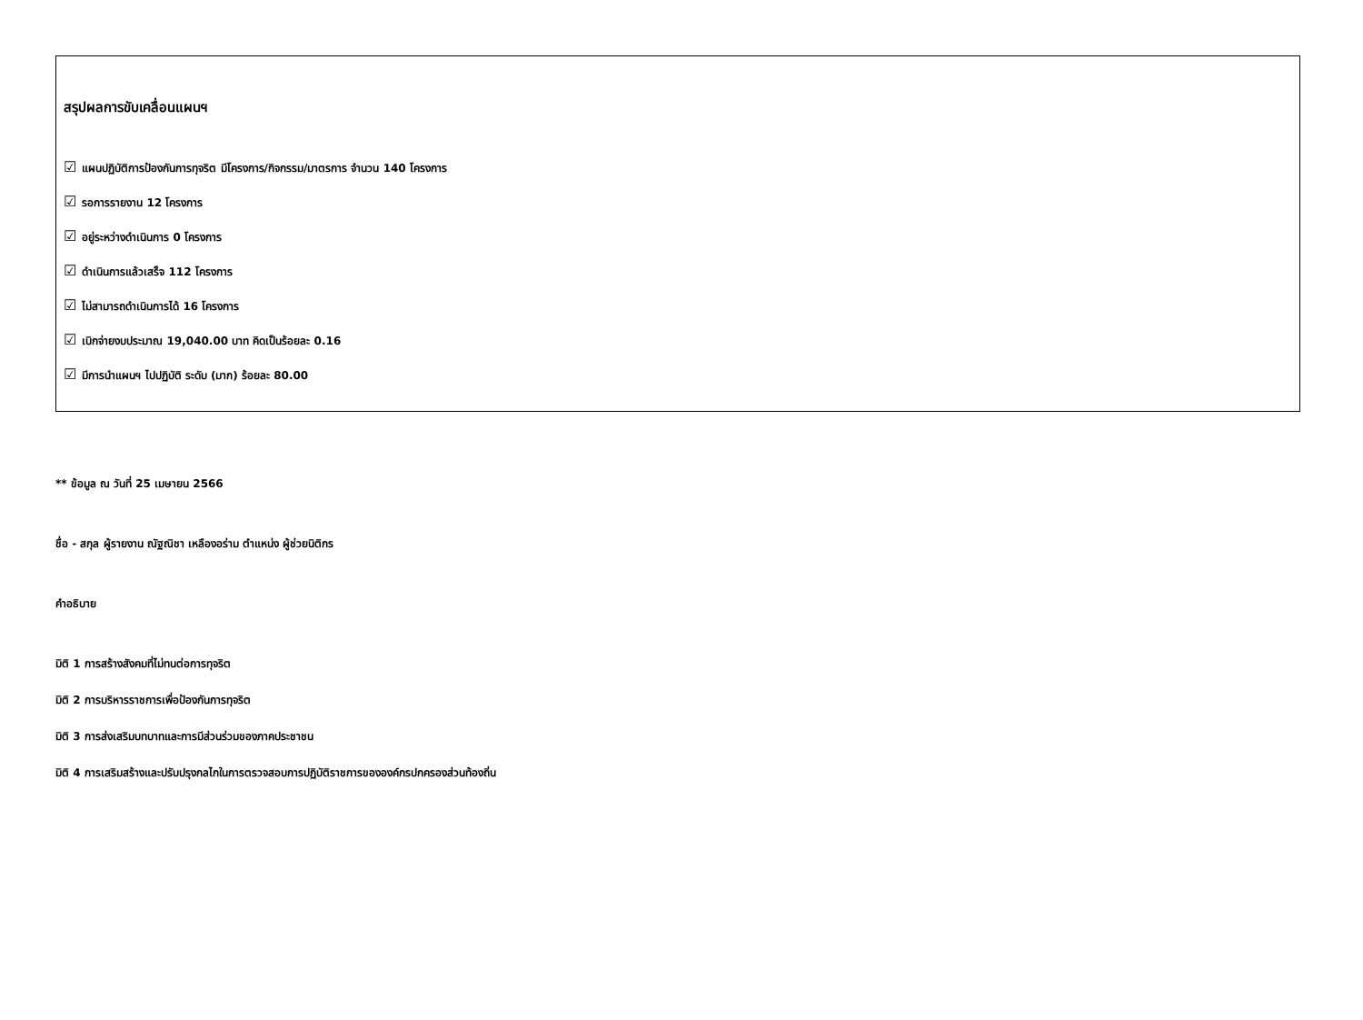สรุปผลการขับเคลื่อนแผนฯ
☑ แผนปฏิบัติการป้องกันการทุจริต มีโครงการ/กิจกรรม/มาตรการ จำนวน 140 โครงการ
☑ รอการรายงาน 12 โครงการ
☑ อยู่ระหว่างดำเนินการ 0 โครงการ
☑ ดำเนินการแล้วเสร็จ 112 โครงการ
☑ ไม่สามารถดำเนินการได้ 16 โครงการ
☑ เบิกจ่ายงบประมาณ 19,040.00 บาท คิดเป็นร้อยละ 0.16
☑ มีการนำแผนฯ ไปปฏิบัติ ระดับ (มาก) ร้อยละ 80.00
** ข้อมูล ณ วันที่ 25 เมษายน 2566
ชื่อ - สกุล ผู้รายงาน ณัฐณิชา เหลืองอร่าม ตำแหน่ง ผู้ช่วยนิติกร
คำอธิบาย
มิติ 1 การสร้างสังคมที่ไม่ทนต่อการทุจริต
มิติ 2 การบริหารราชการเพื่อป้องกันการทุจริต
มิติ 3 การส่งเสริมบทบาทและการมีส่วนร่วมของภาคประชาชน
มิติ 4 การเสริมสร้างและปรับปรุงกลไกในการตรวจสอบการปฏิบัติราชการขององค์กรปกครองส่วนท้องถิ่น